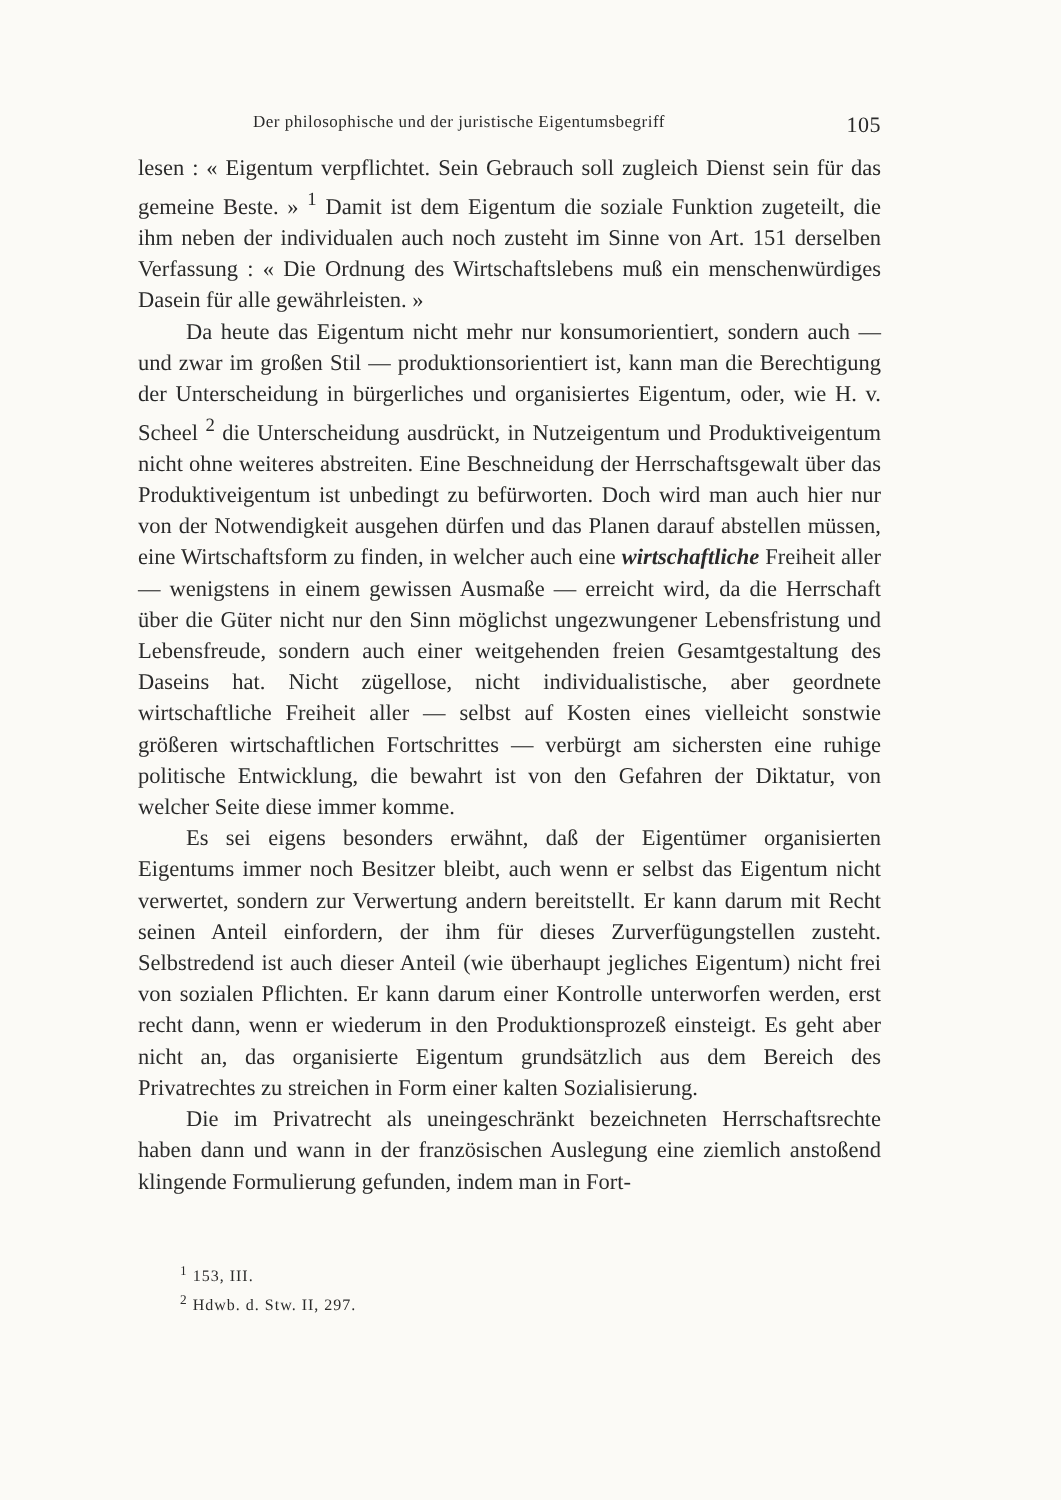Der philosophische und der juristische Eigentumsbegriff 105
lesen : « Eigentum verpflichtet. Sein Gebrauch soll zugleich Dienst sein für das gemeine Beste. » <sup>1</sup> Damit ist dem Eigentum die soziale Funktion zugeteilt, die ihm neben der individualen auch noch zusteht im Sinne von Art. 151 derselben Verfassung : « Die Ordnung des Wirtschaftslebens muß ein menschenwürdiges Dasein für alle gewährleisten. »
Da heute das Eigentum nicht mehr nur konsumorientiert, sondern auch — und zwar im großen Stil — produktionsorientiert ist, kann man die Berechtigung der Unterscheidung in bürgerliches und organisiertes Eigentum, oder, wie H. v. Scheel <sup>2</sup> die Unterscheidung ausdrückt, in Nutzeigentum und Produktiveigentum nicht ohne weiteres abstreiten. Eine Beschneidung der Herrschaftsgewalt über das Produktiveigentum ist unbedingt zu befürworten. Doch wird man auch hier nur von der Notwendigkeit ausgehen dürfen und das Planen darauf abstellen müssen, eine Wirtschaftsform zu finden, in welcher auch eine wirtschaftliche Freiheit aller — wenigstens in einem gewissen Ausmaße — erreicht wird, da die Herrschaft über die Güter nicht nur den Sinn möglichst ungezwungener Lebensfristung und Lebensfreude, sondern auch einer weitgehenden freien Gesamtgestaltung des Daseins hat. Nicht zügellose, nicht individualistische, aber geordnete wirtschaftliche Freiheit aller — selbst auf Kosten eines vielleicht sonstwie größeren wirtschaftlichen Fortschrittes — verbürgt am sichersten eine ruhige politische Entwicklung, die bewahrt ist von den Gefahren der Diktatur, von welcher Seite diese immer komme.
Es sei eigens besonders erwähnt, daß der Eigentümer organisierten Eigentums immer noch Besitzer bleibt, auch wenn er selbst das Eigentum nicht verwertet, sondern zur Verwertung andern bereitstellt. Er kann darum mit Recht seinen Anteil einfordern, der ihm für dieses Zurverfügungstellen zusteht. Selbstredend ist auch dieser Anteil (wie überhaupt jegliches Eigentum) nicht frei von sozialen Pflichten. Er kann darum einer Kontrolle unterworfen werden, erst recht dann, wenn er wiederum in den Produktionsprozeß einsteigt. Es geht aber nicht an, das organisierte Eigentum grundsätzlich aus dem Bereich des Privatrechtes zu streichen in Form einer kalten Sozialisierung.
Die im Privatrecht als uneingeschränkt bezeichneten Herrschaftsrechte haben dann und wann in der französischen Auslegung eine ziemlich anstoßend klingende Formulierung gefunden, indem man in Fort-
<sup>1</sup> 153, III.
<sup>2</sup> Hdwb. d. Stw. II, 297.